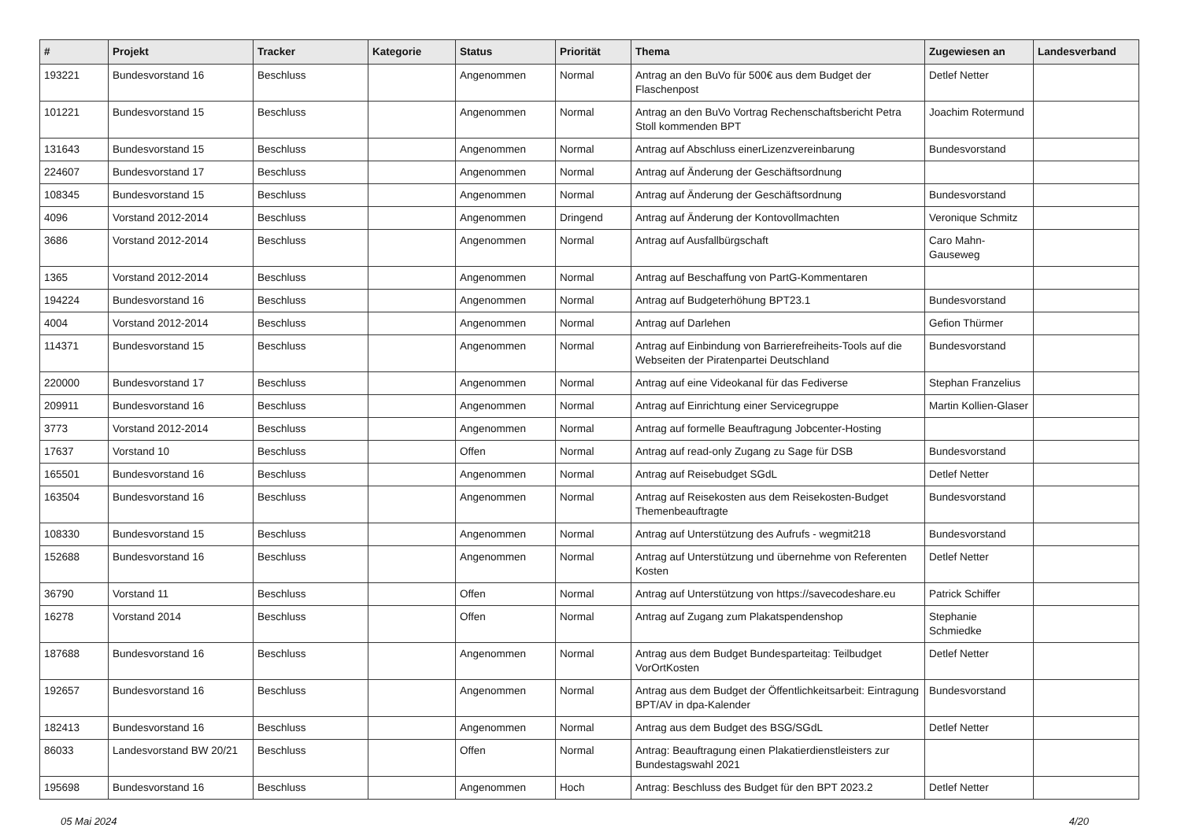| # | Projekt | Tracker | Kategorie | Status | Priorität | Thema | Zugewiesen an | Landesverband |
| --- | --- | --- | --- | --- | --- | --- | --- | --- |
| 193221 | Bundesvorstand 16 | Beschluss | | Angenommen | Normal | Antrag an den BuVo für 500€ aus dem Budget der Flaschenpost | Detlef Netter | |
| 101221 | Bundesvorstand 15 | Beschluss | | Angenommen | Normal | Antrag an den BuVo Vortrag Rechenschaftsbericht Petra Stoll kommenden BPT | Joachim Rotermund | |
| 131643 | Bundesvorstand 15 | Beschluss | | Angenommen | Normal | Antrag auf Abschluss einerLizenzvereinbarung | Bundesvorstand | |
| 224607 | Bundesvorstand 17 | Beschluss | | Angenommen | Normal | Antrag auf Änderung der Geschäftsordnung | | |
| 108345 | Bundesvorstand 15 | Beschluss | | Angenommen | Normal | Antrag auf Änderung der Geschäftsordnung | Bundesvorstand | |
| 4096 | Vorstand 2012-2014 | Beschluss | | Angenommen | Dringend | Antrag auf Änderung der Kontovollmachten | Veronique Schmitz | |
| 3686 | Vorstand 2012-2014 | Beschluss | | Angenommen | Normal | Antrag auf Ausfallbürgschaft | Caro Mahn-Gauseweg | |
| 1365 | Vorstand 2012-2014 | Beschluss | | Angenommen | Normal | Antrag auf Beschaffung von PartG-Kommentaren | | |
| 194224 | Bundesvorstand 16 | Beschluss | | Angenommen | Normal | Antrag auf Budgeterhöhung BPT23.1 | Bundesvorstand | |
| 4004 | Vorstand 2012-2014 | Beschluss | | Angenommen | Normal | Antrag auf Darlehen | Gefion Thürmer | |
| 114371 | Bundesvorstand 15 | Beschluss | | Angenommen | Normal | Antrag auf Einbindung von Barrierefreiheits-Tools auf die Webseiten der Piratenpartei Deutschland | Bundesvorstand | |
| 220000 | Bundesvorstand 17 | Beschluss | | Angenommen | Normal | Antrag auf eine Videokanal für das Fediverse | Stephan Franzelius | |
| 209911 | Bundesvorstand 16 | Beschluss | | Angenommen | Normal | Antrag auf Einrichtung einer Servicegruppe | Martin Kollien-Glaser | |
| 3773 | Vorstand 2012-2014 | Beschluss | | Angenommen | Normal | Antrag auf formelle Beauftragung Jobcenter-Hosting | | |
| 17637 | Vorstand 10 | Beschluss | | Offen | Normal | Antrag auf read-only Zugang zu Sage für DSB | Bundesvorstand | |
| 165501 | Bundesvorstand 16 | Beschluss | | Angenommen | Normal | Antrag auf Reisebudget SGdL | Detlef Netter | |
| 163504 | Bundesvorstand 16 | Beschluss | | Angenommen | Normal | Antrag auf Reisekosten aus dem Reisekosten-Budget Themenbeauftragte | Bundesvorstand | |
| 108330 | Bundesvorstand 15 | Beschluss | | Angenommen | Normal | Antrag auf Unterstützung des Aufrufs - wegmit218 | Bundesvorstand | |
| 152688 | Bundesvorstand 16 | Beschluss | | Angenommen | Normal | Antrag auf Unterstützung und übernehme von Referenten Kosten | Detlef Netter | |
| 36790 | Vorstand 11 | Beschluss | | Offen | Normal | Antrag auf Unterstützung von https://savecodeshare.eu | Patrick Schiffer | |
| 16278 | Vorstand 2014 | Beschluss | | Offen | Normal | Antrag auf Zugang zum Plakatspendenshop | Stephanie Schmiedke | |
| 187688 | Bundesvorstand 16 | Beschluss | | Angenommen | Normal | Antrag aus dem Budget Bundesparteitag: Teilbudget VorOrtKosten | Detlef Netter | |
| 192657 | Bundesvorstand 16 | Beschluss | | Angenommen | Normal | Antrag aus dem Budget der Öffentlichkeitsarbeit: Eintragung BPT/AV in dpa-Kalender | Bundesvorstand | |
| 182413 | Bundesvorstand 16 | Beschluss | | Angenommen | Normal | Antrag aus dem Budget des BSG/SGdL | Detlef Netter | |
| 86033 | Landesvorstand BW 20/21 | Beschluss | | Offen | Normal | Antrag: Beauftragung einen Plakatierdienstleisters zur Bundestagswahl 2021 | | |
| 195698 | Bundesvorstand 16 | Beschluss | | Angenommen | Hoch | Antrag: Beschluss des Budget für den BPT 2023.2 | Detlef Netter | |
05 Mai 2024 4/20